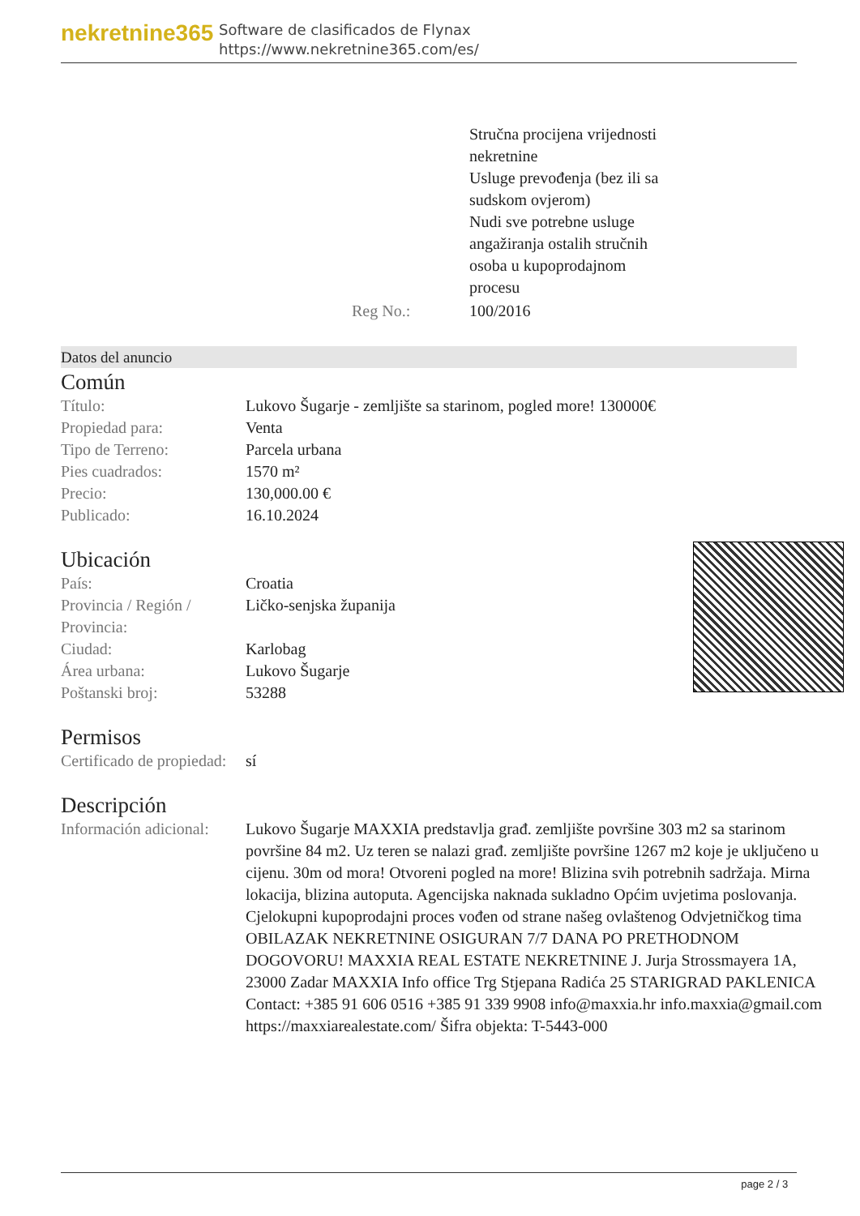nekretnine365
Software de clasificados de Flynax
https://www.nekretnine365.com/es/
| | | Stručna procijena vrijednosti nekretnine Usluge prevođenja (bez ili sa sudskom ovjerom) Nudi sve potrebne usluge angažiranja ostalih stručnih osoba u kupoprodajnom procesu |
| | Reg No.: | 100/2016 |
Datos del anuncio
Común
| Título: | Lukovo Šugarje - zemljište sa starinom, pogled more! 130000€ |
| Propiedad para: | Venta |
| Tipo de Terreno: | Parcela urbana |
| Pies cuadrados: | 1570 m² |
| Precio: | 130,000.00 € |
| Publicado: | 16.10.2024 |
Ubicación
| País: | Croatia |
| Provincia / Región / Provincia: | Ličko-senjska županija |
| Ciudad: | Karlobag |
| Área urbana: | Lukovo Šugarje |
| Poštanski broj: | 53288 |
Permisos
| Certificado de propiedad: | sí |
Descripción
| Información adicional: | Lukovo Šugarje MAXXIA predstavlja građ. zemljište površine 303 m2 sa starinom površine 84 m2. Uz teren se nalazi građ. zemljište površine 1267 m2 koje je uključeno u cijenu. 30m od mora! Otvoreni pogled na more! Blizina svih potrebnih sadržaja. Mirna lokacija, blizina autoputa. Agencijska naknada sukladno Općim uvjetima poslovanja. Cjelokupni kupoprodajni proces vođen od strane našeg ovlaštenog Odvjetničkog tima OBILAZAK NEKRETNINE OSIGURAN 7/7 DANA PO PRETHODNOM DOGOVORU! MAXXIA REAL ESTATE NEKRETNINE J. Jurja Strossmayera 1A, 23000 Zadar MAXXIA Info office Trg Stjepana Radića 25 STARIGRAD PAKLENICA Contact: +385 91 606 0516 +385 91 339 9908 info@maxxia.hr info.maxxia@gmail.com https://maxxiarealestate.com/ Šifra objekta: T-5443-000 |
page 2 / 3